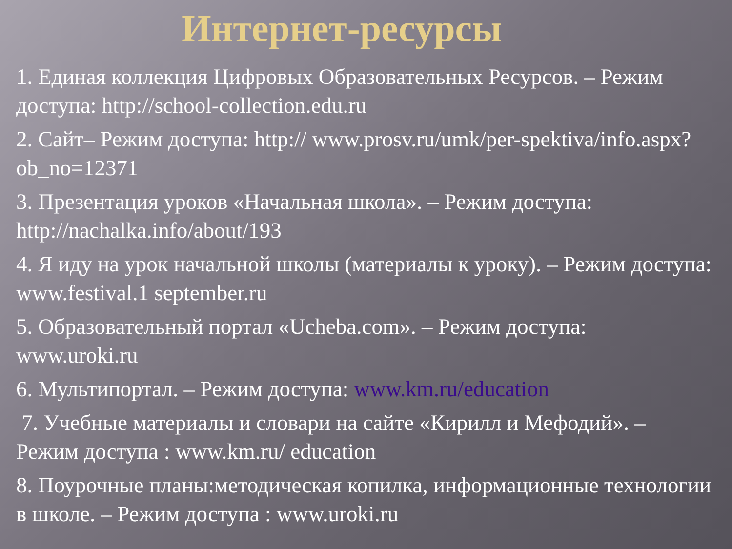Интернет-ресурсы
1. Единая коллекция Цифровых Образовательных Ресурсов. – Режим доступа: http://school-collection.edu.ru
2. Сайт– Режим доступа: http:// www.prosv.ru/umk/per-spektiva/info.aspx?ob_no=12371
3. Презентация уроков «Начальная школа». – Режим доступа: http://nachalka.info/about/193
4. Я иду на урок начальной школы (материалы к уроку). – Режим доступа: www.festival.1 september.ru
5. Образовательный портал «Ucheba.com». – Режим доступа: www.uroki.ru
6. Мультипортал. – Режим доступа: www.km.ru/education
7. Учебные материалы и словари на сайте «Кирилл и Мефодий». – Режим доступа : www.km.ru/ education
8. Поурочные планы:методическая копилка, информационные технологии в школе. – Режим доступа : www.uroki.ru